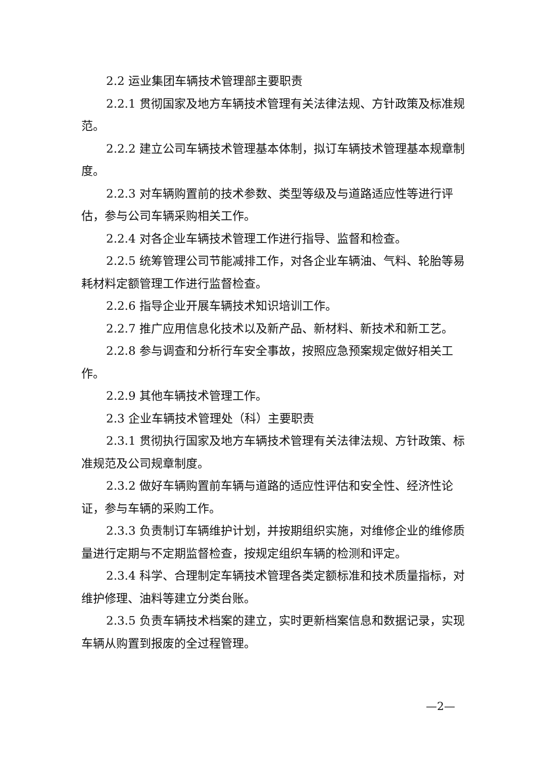2.2 运业集团车辆技术管理部主要职责
2.2.1 贯彻国家及地方车辆技术管理有关法律法规、方针政策及标准规范。
2.2.2 建立公司车辆技术管理基本体制，拟订车辆技术管理基本规章制度。
2.2.3 对车辆购置前的技术参数、类型等级及与道路适应性等进行评估，参与公司车辆采购相关工作。
2.2.4 对各企业车辆技术管理工作进行指导、监督和检查。
2.2.5 统筹管理公司节能减排工作，对各企业车辆油、气料、轮胎等易耗材料定额管理工作进行监督检查。
2.2.6 指导企业开展车辆技术知识培训工作。
2.2.7 推广应用信息化技术以及新产品、新材料、新技术和新工艺。
2.2.8 参与调查和分析行车安全事故，按照应急预案规定做好相关工作。
2.2.9 其他车辆技术管理工作。
2.3 企业车辆技术管理处（科）主要职责
2.3.1 贯彻执行国家及地方车辆技术管理有关法律法规、方针政策、标准规范及公司规章制度。
2.3.2 做好车辆购置前车辆与道路的适应性评估和安全性、经济性论证，参与车辆的采购工作。
2.3.3 负责制订车辆维护计划，并按期组织实施，对维修企业的维修质量进行定期与不定期监督检查，按规定组织车辆的检测和评定。
2.3.4 科学、合理制定车辆技术管理各类定额标准和技术质量指标，对维护修理、油料等建立分类台账。
2.3.5 负责车辆技术档案的建立，实时更新档案信息和数据记录，实现车辆从购置到报废的全过程管理。
—2—